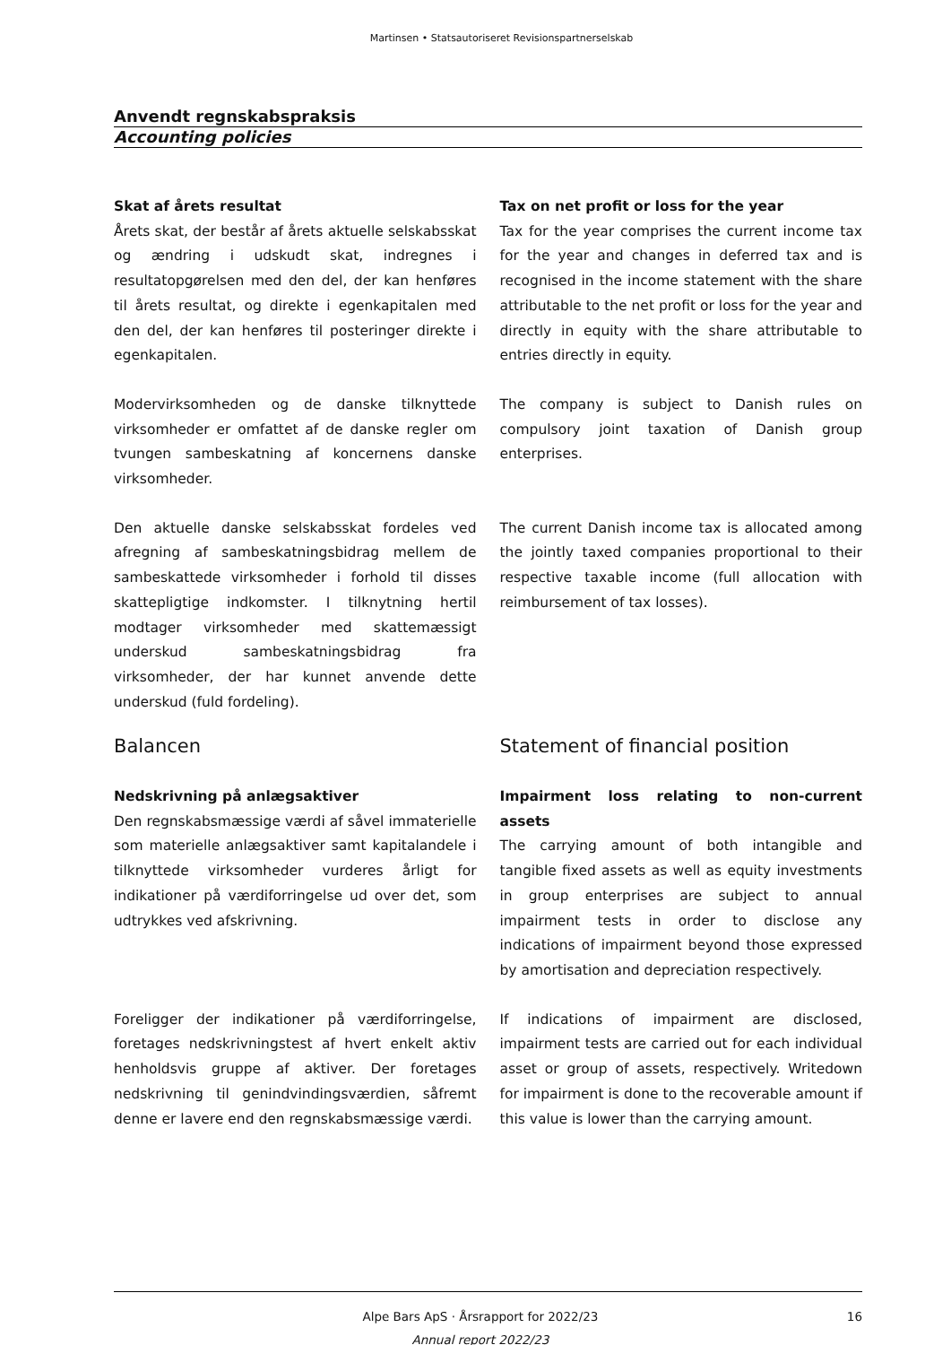Martinsen • Statsautoriseret Revisionspartnerselskab
Anvendt regnskabspraksis
Accounting policies
Skat af årets resultat
Årets skat, der består af årets aktuelle selskabsskat og ændring i udskudt skat, indregnes i resultatopgørelsen med den del, der kan henføres til årets resultat, og direkte i egenkapitalen med den del, der kan henføres til posteringer direkte i egenkapitalen.
Tax on net profit or loss for the year
Tax for the year comprises the current income tax for the year and changes in deferred tax and is recognised in the income statement with the share attributable to the net profit or loss for the year and directly in equity with the share attributable to entries directly in equity.
Modervirksomheden og de danske tilknyttede virksomheder er omfattet af de danske regler om tvungen sambeskatning af koncernens danske virksomheder.
The company is subject to Danish rules on compulsory joint taxation of Danish group enterprises.
Den aktuelle danske selskabsskat fordeles ved afregning af sambeskatningsbidrag mellem de sambeskattede virksomheder i forhold til disses skattepligtige indkomster. I tilknytning hertil modtager virksomheder med skattemæssigt underskud sambeskatningsbidrag fra virksomheder, der har kunnet anvende dette underskud (fuld fordeling).
The current Danish income tax is allocated among the jointly taxed companies proportional to their respective taxable income (full allocation with reimbursement of tax losses).
Balancen Statement of financial position
Nedskrivning på anlægsaktiver
Den regnskabsmæssige værdi af såvel immaterielle som materielle anlægsaktiver samt kapitalandele i tilknyttede virksomheder vurderes årligt for indikationer på værdiforringelse ud over det, som udtrykkes ved afskrivning.
Impairment loss relating to non-current assets
The carrying amount of both intangible and tangible fixed assets as well as equity investments in group enterprises are subject to annual impairment tests in order to disclose any indications of impairment beyond those expressed by amortisation and depreciation respectively.
Foreligger der indikationer på værdiforringelse, foretages nedskrivningstest af hvert enkelt aktiv henholdsvis gruppe af aktiver. Der foretages nedskrivning til genindvindingsværdien, såfremt denne er lavere end den regnskabsmæssige værdi.
If indications of impairment are disclosed, impairment tests are carried out for each individual asset or group of assets, respectively. Writedown for impairment is done to the recoverable amount if this value is lower than the carrying amount.
Alpe Bars ApS · Årsrapport for 2022/23
Annual report 2022/23
16